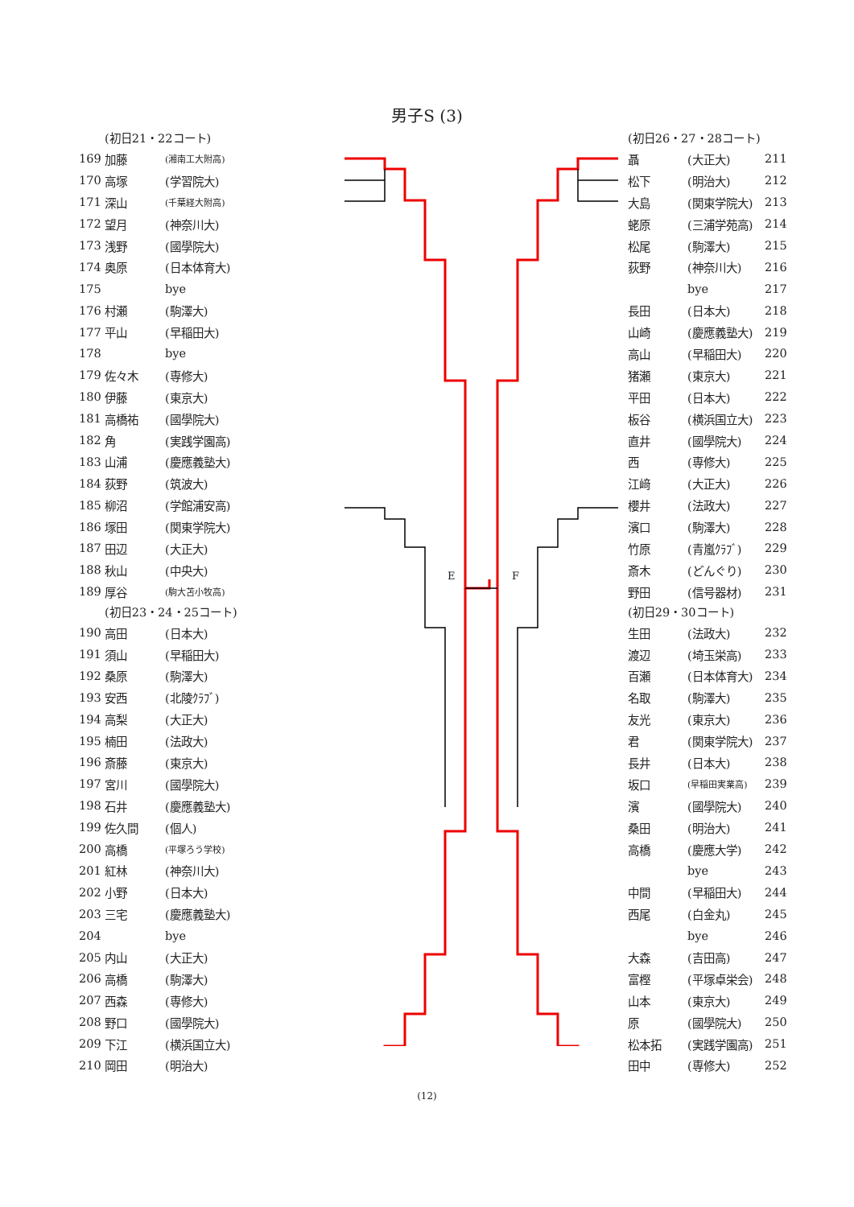男子S (3)
(初日21・22コート)
| 169 | 加藤 | (湘南工大附高) |
| 170 | 高塚 | (学習院大) |
| 171 | 深山 | (千葉経大附高) |
| 172 | 望月 | (神奈川大) |
| 173 | 浅野 | (國學院大) |
| 174 | 奥原 | (日本体育大) |
| 175 | | bye |
| 176 | 村瀬 | (駒澤大) |
| 177 | 平山 | (早稲田大) |
| 178 | | bye |
| 179 | 佐々木 | (専修大) |
| 180 | 伊藤 | (東京大) |
| 181 | 高橋祐 | (國學院大) |
| 182 | 角 | (実践学園高) |
| 183 | 山浦 | (慶應義塾大) |
| 184 | 荻野 | (筑波大) |
| 185 | 柳沼 | (学館浦安高) |
| 186 | 塚田 | (関東学院大) |
| 187 | 田辺 | (大正大) |
| 188 | 秋山 | (中央大) |
| 189 | 厚谷 | (駒大苫小牧高) |
(初日23・24・25コート)
| 190 | 高田 | (日本大) |
| 191 | 須山 | (早稲田大) |
| 192 | 桑原 | (駒澤大) |
| 193 | 安西 | (北陵ｸﾗﾌﾞ) |
| 194 | 高梨 | (大正大) |
| 195 | 楠田 | (法政大) |
| 196 | 斎藤 | (東京大) |
| 197 | 宮川 | (國學院大) |
| 198 | 石井 | (慶應義塾大) |
| 199 | 佐久間 | (個人) |
| 200 | 高橋 | (平塚ろう学校) |
| 201 | 紅林 | (神奈川大) |
| 202 | 小野 | (日本大) |
| 203 | 三宅 | (慶應義塾大) |
| 204 | | bye |
| 205 | 内山 | (大正大) |
| 206 | 高橋 | (駒澤大) |
| 207 | 西森 | (専修大) |
| 208 | 野口 | (國學院大) |
| 209 | 下江 | (横浜国立大) |
| 210 | 岡田 | (明治大) |
E F
(初日26・27・28コート)
| 聶 | (大正大) | 211 |
| 松下 | (明治大) | 212 |
| 大島 | (関東学院大) | 213 |
| 蛯原 | (三浦学苑高) | 214 |
| 松尾 | (駒澤大) | 215 |
| 荻野 | (神奈川大) | 216 |
| | bye | 217 |
| 長田 | (日本大) | 218 |
| 山崎 | (慶應義塾大) | 219 |
| 高山 | (早稲田大) | 220 |
| 猪瀬 | (東京大) | 221 |
| 平田 | (日本大) | 222 |
| 板谷 | (横浜国立大) | 223 |
| 直井 | (國學院大) | 224 |
| 西 | (専修大) | 225 |
| 江﨑 | (大正大) | 226 |
| 櫻井 | (法政大) | 227 |
| 濱口 | (駒澤大) | 228 |
| 竹原 | (青嵐ｸﾗﾌﾞ) | 229 |
| 斎木 | (どんぐり) | 230 |
| 野田 | (信号器材) | 231 |
(初日29・30コート)
| 生田 | (法政大) | 232 |
| 渡辺 | (埼玉栄高) | 233 |
| 百瀬 | (日本体育大) | 234 |
| 名取 | (駒澤大) | 235 |
| 友光 | (東京大) | 236 |
| 君 | (関東学院大) | 237 |
| 長井 | (日本大) | 238 |
| 坂口 | (早稲田実業高) | 239 |
| 濱 | (國學院大) | 240 |
| 桑田 | (明治大) | 241 |
| 高橋 | (慶應大学) | 242 |
| | bye | 243 |
| 中間 | (早稲田大) | 244 |
| 西尾 | (白金丸) | 245 |
| | bye | 246 |
| 大森 | (吉田高) | 247 |
| 富樫 | (平塚卓栄会) | 248 |
| 山本 | (東京大) | 249 |
| 原 | (國學院大) | 250 |
| 松本拓 | (実践学園高) | 251 |
| 田中 | (専修大) | 252 |
(12)